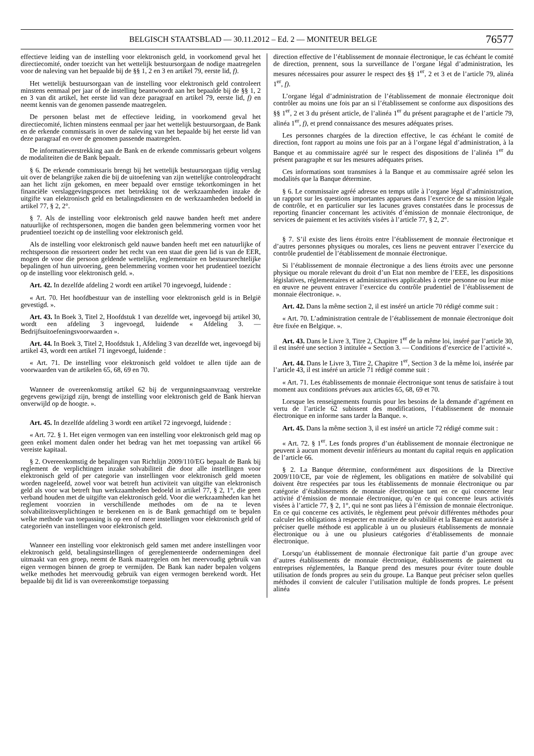BELGISCH STAATSBLAD — 30.11.2012 – Ed. 2 — MONITEUR BELGE 76577
effectieve leiding van de instelling voor elektronisch geld, in voorkomend geval het directiecomité, onder toezicht van het wettelijk bestuursorgaan de nodige maatregelen voor de naleving van het bepaalde bij de §§ 1, 2 en 3 en artikel 79, eerste lid, f).
Het wettelijk bestuursorgaan van de instelling voor elektronisch geld controleert minstens eenmaal per jaar of de instelling beantwoordt aan het bepaalde bij de §§ 1, 2 en 3 van dit artikel, het eerste lid van deze paragraaf en artikel 79, eerste lid, f) en neemt kennis van de genomen passende maatregelen.
De personen belast met de effectieve leiding, in voorkomend geval het directiecomité, lichten minstens eenmaal per jaar het wettelijk bestuursorgaan, de Bank en de erkende commissaris in over de naleving van het bepaalde bij het eerste lid van deze paragraaf en over de genomen passende maatregelen.
De informatieverstrekking aan de Bank en de erkende commissaris gebeurt volgens de modaliteiten die de Bank bepaalt.
§ 6. De erkende commissaris brengt bij het wettelijk bestuursorgaan tijdig verslag uit over de belangrijke zaken die bij de uitoefening van zijn wettelijke controleopdracht aan het licht zijn gekomen, en meer bepaald over ernstige tekortkomingen in het financiële verslaggevingsproces met betrekking tot de werkzaamheden inzake de uitgifte van elektronisch geld en betalingsdiensten en de werkzaamheden bedoeld in artikel 77, § 2, 2°.
§ 7. Als de instelling voor elektronisch geld nauwe banden heeft met andere natuurlijke of rechtspersonen, mogen die banden geen belemmering vormen voor het prudentieel toezicht op de instelling voor elektronisch geld.
Als de instelling voor elektronisch geld nauwe banden heeft met een natuurlijke of rechtspersoon die ressorteert onder het recht van een staat die geen lid is van de EER, mogen de voor die persoon geldende wettelijke, reglementaire en bestuursrechtelijke bepalingen of hun uitvoering, geen belemmering vormen voor het prudentieel toezicht op de instelling voor elektronisch geld. ».
Art. 42. In dezelfde afdeling 2 wordt een artikel 70 ingevoegd, luidende :
« Art. 70. Het hoofdbestuur van de instelling voor elektronisch geld is in België gevestigd. ».
Art. 43. In Boek 3, Titel 2, Hoofdstuk 1 van dezelfde wet, ingevoegd bij artikel 30, wordt een afdeling 3 ingevoegd, luidende « Afdeling 3. — Bedrijfsuitoefeningsvoorwaarden ».
Art. 44. In Boek 3, Titel 2, Hoofdstuk 1, Afdeling 3 van dezelfde wet, ingevoegd bij artikel 43, wordt een artikel 71 ingevoegd, luidende :
« Art. 71. De instelling voor elektronisch geld voldoet te allen tijde aan de voorwaarden van de artikelen 65, 68, 69 en 70.
Wanneer de overeenkomstig artikel 62 bij de vergunningsaanvraag verstrekte gegevens gewijzigd zijn, brengt de instelling voor elektronisch geld de Bank hiervan onverwijld op de hoogte. ».
Art. 45. In dezelfde afdeling 3 wordt een artikel 72 ingevoegd, luidende :
« Art. 72. § 1. Het eigen vermogen van een instelling voor elektronisch geld mag op geen enkel moment dalen onder het bedrag van het met toepassing van artikel 66 vereiste kapitaal.
§ 2. Overeenkomstig de bepalingen van Richtlijn 2009/110/EG bepaalt de Bank bij reglement de verplichtingen inzake solvabiliteit die door alle instellingen voor elektronisch geld of per categorie van instellingen voor elektronisch geld moeten worden nageleefd, zowel voor wat betreft hun activiteit van uitgifte van elektronisch geld als voor wat betreft hun werkzaamheden bedoeld in artikel 77, § 2, 1°, die geen verband houden met de uitgifte van elektronisch geld. Voor die werkzaamheden kan het reglement voorzien in verschillende methodes om de na te leven solvabiliteitsverplichtingen te berekenen en is de Bank gemachtigd om te bepalen welke methode van toepassing is op een of meer instellingen voor elektronisch geld of categorieën van instellingen voor elektronisch geld.
Wanneer een instelling voor elektronisch geld samen met andere instellingen voor elektronisch geld, betalingsinstellingen of gereglementeerde ondernemingen deel uitmaakt van een groep, neemt de Bank maatregelen om het meervoudig gebruik van eigen vermogen binnen de groep te vermijden. De Bank kan nader bepalen volgens welke methodes het meervoudig gebruik van eigen vermogen berekend wordt. Het bepaalde bij dit lid is van overeenkomstige toepassing
direction effective de l’établissement de monnaie électronique, le cas échéant le comité de direction, prennent, sous la surveillance de l’organe légal d’administration, les mesures nécessaires pour assurer le respect des §§ 1<sup>er</sup>, 2 et 3 et de l’article 79, alinéa 1<sup>er</sup>, f).
L’organe légal d’administration de l’établissement de monnaie électronique doit contrôler au moins une fois par an si l’établissement se conforme aux dispositions des §§ 1<sup>er</sup>, 2 et 3 du présent article, de l’alinéa 1<sup>er</sup> du présent paragraphe et de l’article 79, alinéa 1<sup>er</sup>, f), et prend connaissance des mesures adéquates prises.
Les personnes chargées de la direction effective, le cas échéant le comité de direction, font rapport au moins une fois par an à l’organe légal d’administration, à la Banque et au commissaire agréé sur le respect des dispositions de l’alinéa 1<sup>er</sup> du présent paragraphe et sur les mesures adéquates prises.
Ces informations sont transmises à la Banque et au commissaire agréé selon les modalités que la Banque détermine.
§ 6. Le commissaire agréé adresse en temps utile à l’organe légal d’administration, un rapport sur les questions importantes apparues dans l’exercice de sa mission légale de contrôle, et en particulier sur les lacunes graves constatées dans le processus de reporting financier concernant les activités d’émission de monnaie électronique, de services de paiement et les activités visées à l’article 77, § 2, 2°.
§ 7. S’il existe des liens étroits entre l’établissement de monnaie électronique et d’autres personnes physiques ou morales, ces liens ne peuvent entraver l’exercice du contrôle prudentiel de l’établissement de monnaie électronique.
Si l’établissement de monnaie électronique a des liens étroits avec une personne physique ou morale relevant du droit d’un Etat non membre de l’EEE, les dispositions législatives, réglementaires et administratives applicables à cette personne ou leur mise en œuvre ne peuvent entraver l’exercice du contrôle prudentiel de l’établissement de monnaie électronique. ».
Art. 42. Dans la même section 2, il est inséré un article 70 rédigé comme suit :
« Art. 70. L’administration centrale de l’établissement de monnaie électronique doit être fixée en Belgique. ».
Art. 43. Dans le Livre 3, Titre 2, Chapitre 1<sup>er</sup> de la même loi, inséré par l’article 30, il est inséré une section 3 intitulée « Section 3. — Conditions d’exercice de l’activité ».
Art. 44. Dans le Livre 3, Titre 2, Chapitre 1<sup>er</sup>, Section 3 de la même loi, insérée par l’article 43, il est inséré un article 71 rédigé comme suit :
« Art. 71. Les établissements de monnaie électronique sont tenus de satisfaire à tout moment aux conditions prévues aux articles 65, 68, 69 et 70.
Lorsque les renseignements fournis pour les besoins de la demande d’agrément en vertu de l’article 62 subissent des modifications, l’établissement de monnaie électronique en informe sans tarder la Banque. ».
Art. 45. Dans la même section 3, il est inséré un article 72 rédigé comme suit :
« Art. 72. § 1<sup>er</sup>. Les fonds propres d’un établissement de monnaie électronique ne peuvent à aucun moment devenir inférieurs au montant du capital requis en application de l’article 66.
§ 2. La Banque détermine, conformément aux dispositions de la Directive 2009/110/CE, par voie de règlement, les obligations en matière de solvabilité qui doivent être respectées par tous les établissements de monnaie électronique ou par catégorie d’établissements de monnaie électronique tant en ce qui concerne leur activité d’émission de monnaie électronique, qu’en ce qui concerne leurs activités visées à l’article 77, § 2, 1°, qui ne sont pas liées à l’émission de monnaie électronique. En ce qui concerne ces activités, le règlement peut prévoir différentes méthodes pour calculer les obligations à respecter en matière de solvabilité et la Banque est autorisée à préciser quelle méthode est applicable à un ou plusieurs établissements de monnaie électronique ou à une ou plusieurs catégories d’établissements de monnaie électronique.
Lorsqu’un établissement de monnaie électronique fait partie d’un groupe avec d’autres établissements de monnaie électronique, établissements de paiement ou entreprises réglementées, la Banque prend des mesures pour éviter toute double utilisation de fonds propres au sein du groupe. La Banque peut préciser selon quelles méthodes il convient de calculer l’utilisation multiple de fonds propres. Le présent alinéa